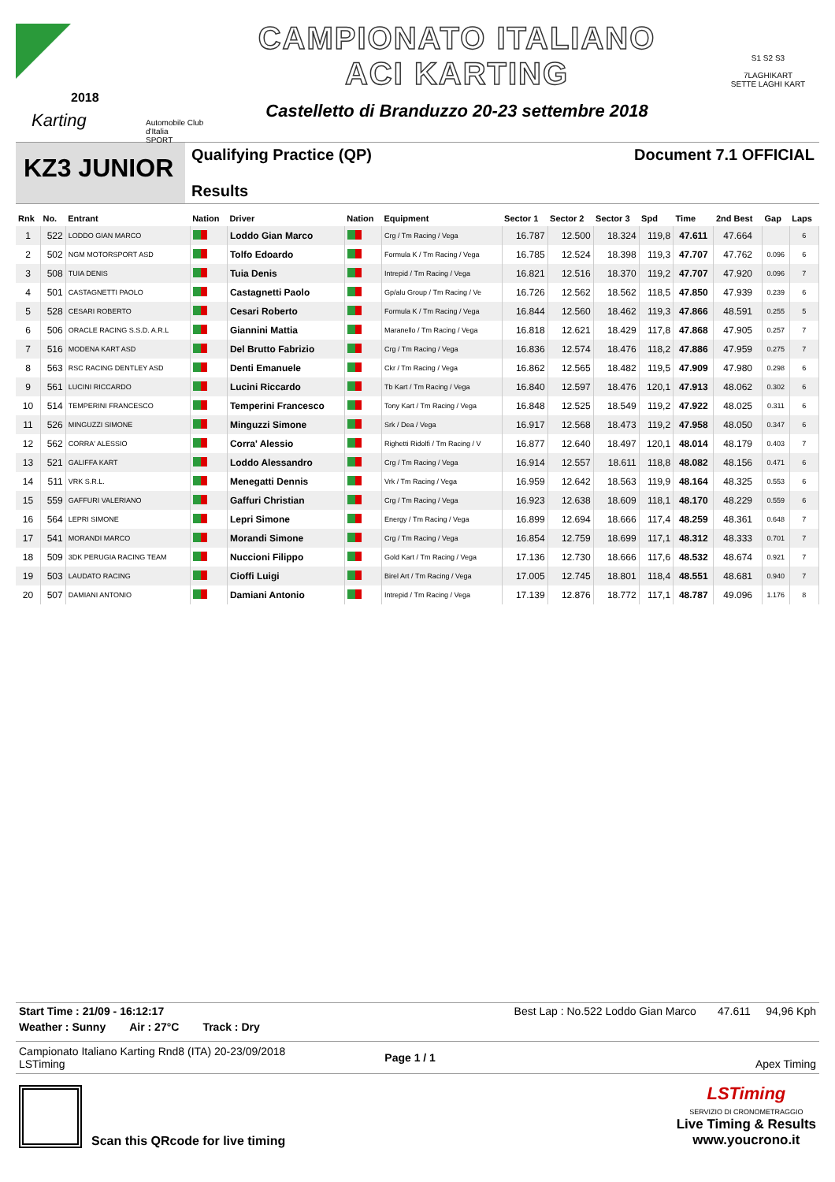2018
Karting
Automobile Club d'Italia
SPORT
CAMPIONATO ITALIANO
ACI KARTING
Castelletto di Branduzzo 20-23 settembre 2018
S1 S2 S3
7LAGHIKART
SETTE LAGHI KART
KZ3 JUNIOR
Qualifying Practice (QP)
Results
Document 7.1 OFFICIAL
| Rnk | No. | Entrant | Nation | Driver | Nation | Equipment | Sector 1 | Sector 2 | Sector 3 | Spd | Time | 2nd Best | Gap | Laps |
| --- | --- | --- | --- | --- | --- | --- | --- | --- | --- | --- | --- | --- | --- | --- |
| 1 | 522 | LODDO GIAN MARCO | | Loddo Gian Marco | | Crg / Tm Racing / Vega | 16.787 | 12.500 | 18.324 | 119,8 | 47.611 | 47.664 | | 6 |
| 2 | 502 | NGM MOTORSPORT ASD | | Tolfo Edoardo | | Formula K / Tm Racing / Vega | 16.785 | 12.524 | 18.398 | 119,3 | 47.707 | 47.762 | 0.096 | 6 |
| 3 | 508 | TUIA DENIS | | Tuia Denis | | Intrepid / Tm Racing / Vega | 16.821 | 12.516 | 18.370 | 119,2 | 47.707 | 47.920 | 0.096 | 7 |
| 4 | 501 | CASTAGNETTI PAOLO | | Castagnetti Paolo | | Gp/alu Group / Tm Racing / Ve | 16.726 | 12.562 | 18.562 | 118,5 | 47.850 | 47.939 | 0.239 | 6 |
| 5 | 528 | CESARI ROBERTO | | Cesari Roberto | | Formula K / Tm Racing / Vega | 16.844 | 12.560 | 18.462 | 119,3 | 47.866 | 48.591 | 0.255 | 5 |
| 6 | 506 | ORACLE RACING S.S.D. A.R.L | | Giannini Mattia | | Maranello / Tm Racing / Vega | 16.818 | 12.621 | 18.429 | 117,8 | 47.868 | 47.905 | 0.257 | 7 |
| 7 | 516 | MODENA KART ASD | | Del Brutto Fabrizio | | Crg / Tm Racing / Vega | 16.836 | 12.574 | 18.476 | 118,2 | 47.886 | 47.959 | 0.275 | 7 |
| 8 | 563 | RSC RACING DENTLEY ASD | | Denti Emanuele | | Ckr / Tm Racing / Vega | 16.862 | 12.565 | 18.482 | 119,5 | 47.909 | 47.980 | 0.298 | 6 |
| 9 | 561 | LUCINI RICCARDO | | Lucini Riccardo | | Tb Kart / Tm Racing / Vega | 16.840 | 12.597 | 18.476 | 120,1 | 47.913 | 48.062 | 0.302 | 6 |
| 10 | 514 | TEMPERINI FRANCESCO | | Temperini Francesco | | Tony Kart / Tm Racing / Vega | 16.848 | 12.525 | 18.549 | 119,2 | 47.922 | 48.025 | 0.311 | 6 |
| 11 | 526 | MINGUZZI SIMONE | | Minguzzi Simone | | Srk / Dea / Vega | 16.917 | 12.568 | 18.473 | 119,2 | 47.958 | 48.050 | 0.347 | 6 |
| 12 | 562 | CORRA' ALESSIO | | Corra' Alessio | | Righetti Ridolfi / Tm Racing / V | 16.877 | 12.640 | 18.497 | 120,1 | 48.014 | 48.179 | 0.403 | 7 |
| 13 | 521 | GALIFFA KART | | Loddo Alessandro | | Crg / Tm Racing / Vega | 16.914 | 12.557 | 18.611 | 118,8 | 48.082 | 48.156 | 0.471 | 6 |
| 14 | 511 | VRK S.R.L. | | Menegatti Dennis | | Vrk / Tm Racing / Vega | 16.959 | 12.642 | 18.563 | 119,9 | 48.164 | 48.325 | 0.553 | 6 |
| 15 | 559 | GAFFURI VALERIANO | | Gaffuri Christian | | Crg / Tm Racing / Vega | 16.923 | 12.638 | 18.609 | 118,1 | 48.170 | 48.229 | 0.559 | 6 |
| 16 | 564 | LEPRI SIMONE | | Lepri Simone | | Energy / Tm Racing / Vega | 16.899 | 12.694 | 18.666 | 117,4 | 48.259 | 48.361 | 0.648 | 7 |
| 17 | 541 | MORANDI MARCO | | Morandi Simone | | Crg / Tm Racing / Vega | 16.854 | 12.759 | 18.699 | 117,1 | 48.312 | 48.333 | 0.701 | 7 |
| 18 | 509 | 3DK PERUGIA RACING TEAM | | Nuccioni Filippo | | Gold Kart / Tm Racing / Vega | 17.136 | 12.730 | 18.666 | 117,6 | 48.532 | 48.674 | 0.921 | 7 |
| 19 | 503 | LAUDATO RACING | | Cioffi Luigi | | Birel Art / Tm Racing / Vega | 17.005 | 12.745 | 18.801 | 118,4 | 48.551 | 48.681 | 0.940 | 7 |
| 20 | 507 | DAMIANI ANTONIO | | Damiani Antonio | | Intrepid / Tm Racing / Vega | 17.139 | 12.876 | 18.772 | 117,1 | 48.787 | 49.096 | 1.176 | 8 |
Start Time : 21/09 - 16:12:17 Best Lap : No.522 Loddo Gian Marco 47.611 94,96 Kph
Weather : Sunny Air : 27°C Track : Dry
Campionato Italiano Karting Rnd8 (ITA) 20-23/09/2018
LSTiming Page 1 / 1 Apex Timing
Scan this QRcode for live timing LSTiming
SERVIZIO DI CRONOMETRAGGIO
Live Timing & Results
www.youcrono.it